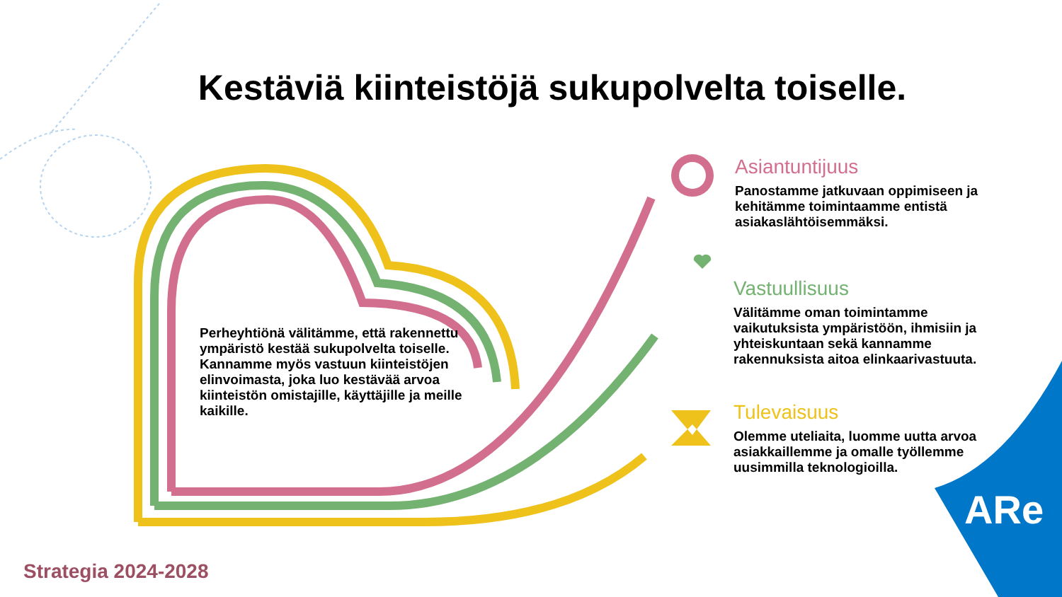Kestäviä kiinteistöjä sukupolvelta toiselle.
Perheyhtiönä välitämme, että rakennettu ympäristö kestää sukupolvelta toiselle. Kannamme myös vastuun kiinteistöjen elinvoimasta, joka luo kestävää arvoa kiinteistön omistajille, käyttäjille ja meille kaikille.
Asiantuntijuus
Panostamme jatkuvaan oppimiseen ja kehitämme toimintaamme entistä asiakaslähtöisemmäksi.
Vastuullisuus
Välitämme oman toimintamme vaikutuksista ympäristöön, ihmisiin ja yhteiskuntaan sekä kannamme rakennuksista aitoa elinkaarivastuuta.
Tulevaisuus
Olemme uteliaita, luomme uutta arvoa asiakkaillemme ja omalle työllemme uusimmilla teknologioilla.
Strategia 2024-2028
ARe